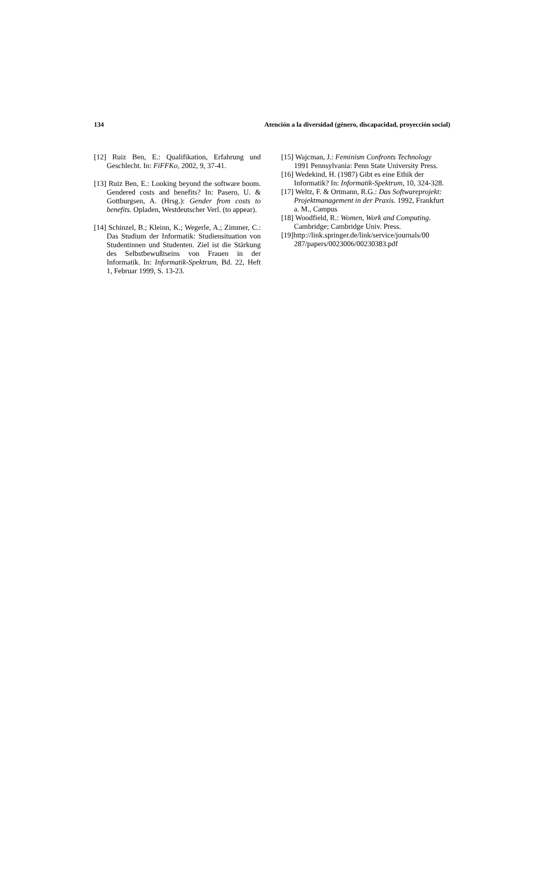134 Atención a la diversidad (género, discapacidad, proyección social)
[12] Ruiz Ben, E.: Qualifikation, Erfahrung und Geschlecht. In: FiFFKo, 2002, 9, 37-41.
[13] Ruiz Ben, E.: Looking beyond the software boom. Gendered costs and benefits? In: Pasero, U. & Gottburgsen, A. (Hrsg.): Gender from costs to benefits. Opladen, Westdeutscher Verl. (to appear).
[14] Schinzel, B.; Kleinn, K.; Wegerle, A.; Zimmer, C.: Das Studium der Informatik: Studiensituation von Studentinnen und Studenten. Ziel ist die Stärkung des Selbstbewußtseins von Frauen in der Informatik. In: Informatik-Spektrum, Bd. 22, Heft 1, Februar 1999, S. 13-23.
[15] Wajcman, J.: Feminism Confronts Technology 1991 Pennsylvania: Penn State University Press.
[16] Wedekind, H. (1987) Gibt es eine Ethik der Informatik? In: Informatik-Spektrum, 10, 324-328.
[17] Weltz, F. & Ortmann, R.G.: Das Softwareprojekt: Projektmanagement in der Praxis. 1992, Frankfurt a. M., Campus
[18] Woodfield, R.: Women, Work and Computing. Cambridge; Cambridge Univ. Press.
[19]http://link.springer.de/link/service/journals/00 287/papers/0023006/00230383.pdf